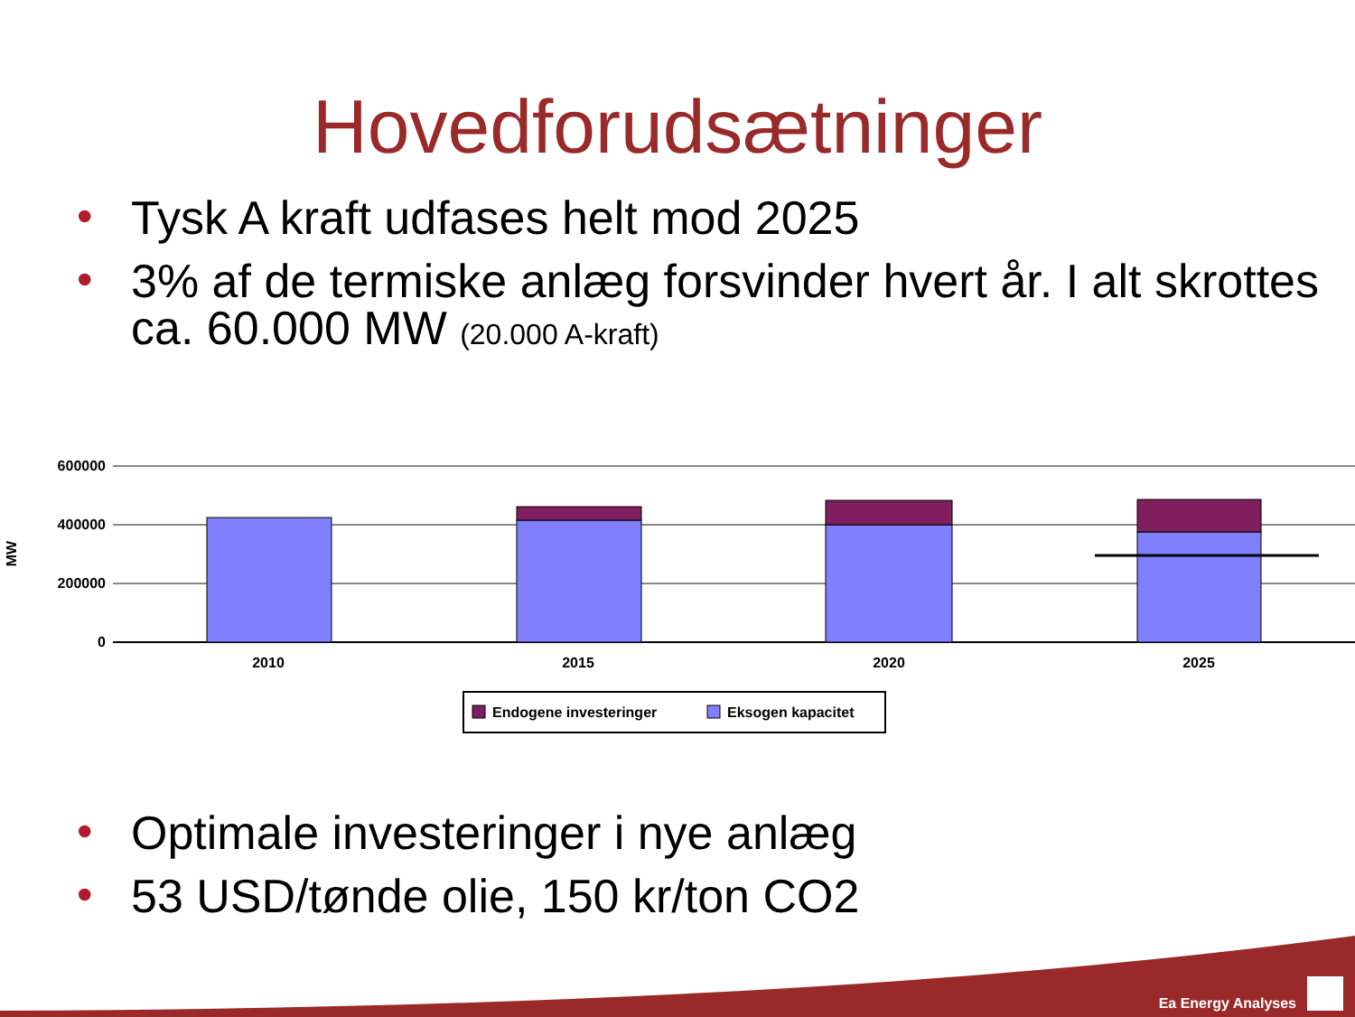Hovedforudsætninger
• Tysk A kraft udfases helt mod 2025
• 3% af de termiske anlæg forsvinder hvert år. I alt skrottes ca. 60.000 MW (20.000 A-kraft)
600000
400000
200000
0
MW
2010
2015
2020
2025
Endogene investeringer
Eksogen kapacitet
• Optimale investeringer i nye anlæg
• 53 USD/tønde olie, 150 kr/ton CO2
Ea Energy Analyses